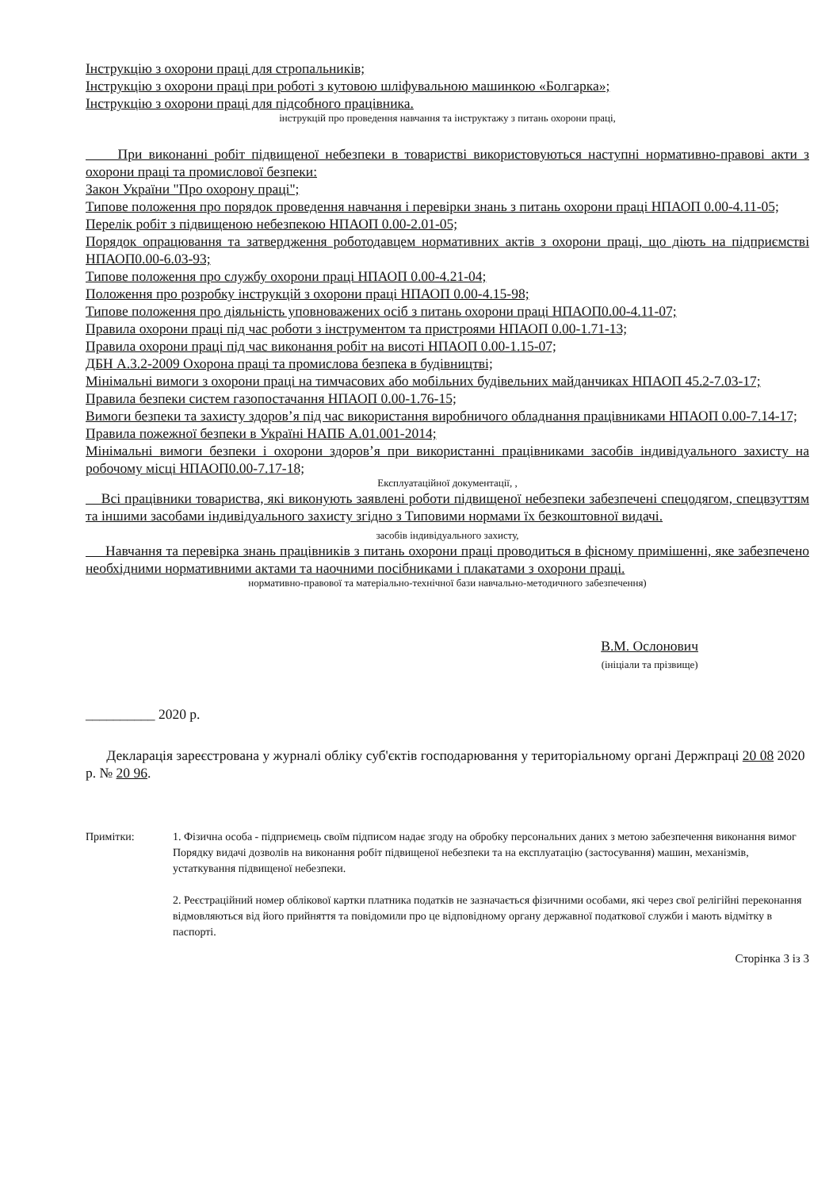Інструкцію з охорони праці для стропальників;
Інструкцію з охорони праці при роботі з кутовою шліфувальною машинкою «Болгарка»;
Інструкцію з охорони праці для підсобного працівника.
інструкцій про проведення навчання та інструктажу з питань охорони праці,
При виконанні робіт підвищеної небезпеки в товаристві використовуються наступні нормативно-правові акти з охорони праці та промислової безпеки:
Закон України "Про охорону праці";
Типове положення про порядок проведення навчання і перевірки знань з питань охорони праці НПАОП 0.00-4.11-05;
Перелік робіт з підвищеною небезпекою НПАОП 0.00-2.01-05;
Порядок опрацювання та затвердження роботодавцем нормативних актів з охорони праці, що діють на підприємстві НПАОП0.00-6.03-93;
Типове положення про службу охорони праці НПАОП 0.00-4.21-04;
Положення про розробку інструкцій з охорони праці НПАОП 0.00-4.15-98;
Типове положення про діяльність уповноважених осіб з питань охорони праці НПАОП0.00-4.11-07;
Правила охорони праці під час роботи з інструментом та пристроями НПАОП 0.00-1.71-13;
Правила охорони праці під час виконання робіт на висоті НПАОП 0.00-1.15-07;
ДБН А.3.2-2009 Охорона праці та промислова безпека в будівництві;
Мінімальні вимоги з охорони праці на тимчасових або мобільних будівельних майданчиках НПАОП 45.2-7.03-17;
Правила безпеки систем газопостачання НПАОП 0.00-1.76-15;
Вимоги безпеки та захисту здоров’я під час використання виробничого обладнання працівниками НПАОП 0.00-7.14-17;
Правила пожежної безпеки в Україні НАПБ А.01.001-2014;
Мінімальні вимоги безпеки і охорони здоров’я при використанні працівниками засобів індивідуального захисту на робочому місці НПАОП0.00-7.17-18;
Експлуатаційної документації, ,
Всі працівники товариства, які виконують заявлені роботи підвищеної небезпеки забезпечені спецодягом, спецвзуттям та іншими засобами індивідуального захисту згідно з Типовими нормами їх безкоштовної видачі.
засобів індивідуального захисту,
Навчання та перевірка знань працівників з питань охорони праці проводиться в фісному примішенні, яке забезпечено необхідними нормативними актами та наочними посібниками і плакатами з охорони праці.
нормативно-правової та матеріально-технічної бази навчально-методичного забезпечення)
В.М. Ослонович
(ініціали та прізвище)
__________ 2020 р.
Декларація зареєстрована у журналі обліку суб'єктів господарювання у територіальному органі Держпраці 20 08 2020 р. № 20 96.
Примітки: 1. Фізична особа - підприємець своїм підписом надає згоду на обробку персональних даних з метою забезпечення виконання вимог Порядку видачі дозволів на виконання робіт підвищеної небезпеки та на експлуатацію (застосування) машин, механізмів, устаткування підвищеної небезпеки.
2. Реєстраційний номер облікової картки платника податків не зазначається фізичними особами, які через свої релігійні переконання відмовляються від його прийняття та повідомили про це відповідному органу державної податкової служби і мають відмітку в паспорті.
Сторінка 3 із 3